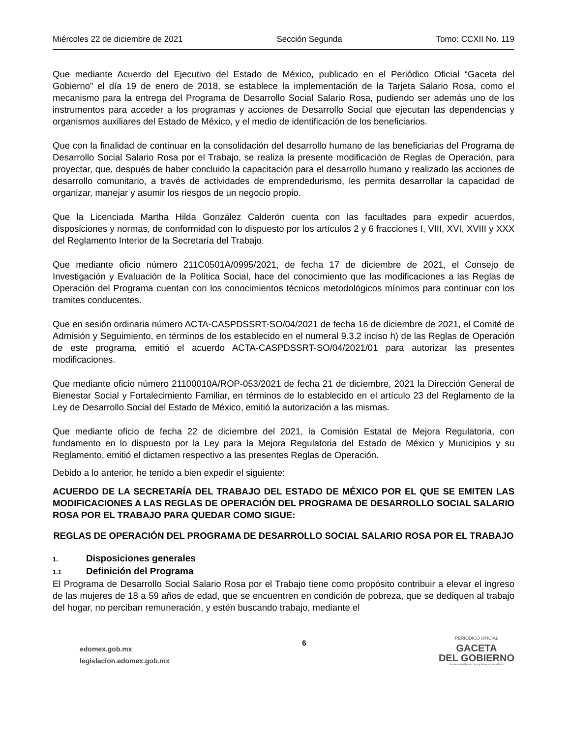Miércoles 22 de diciembre de 2021 Sección Segunda Tomo: CCXII No. 119
Que mediante Acuerdo del Ejecutivo del Estado de México, publicado en el Periódico Oficial “Gaceta del Gobierno” el día 19 de enero de 2018, se establece la implementación de la Tarjeta Salario Rosa, como el mecanismo para la entrega del Programa de Desarrollo Social Salario Rosa, pudiendo ser además uno de los instrumentos para acceder a los programas y acciones de Desarrollo Social que ejecutan las dependencias y organismos auxiliares del Estado de México, y el medio de identificación de los beneficiarios.
Que con la finalidad de continuar en la consolidación del desarrollo humano de las beneficiarias del Programa de Desarrollo Social Salario Rosa por el Trabajo, se realiza la presente modificación de Reglas de Operación, para proyectar, que, después de haber concluido la capacitación para el desarrollo humano y realizado las acciones de desarrollo comunitario, a través de actividades de emprendedurismo, les permita desarrollar la capacidad de organizar, manejar y asumir los riesgos de un negocio propio.
Que la Licenciada Martha Hilda González Calderón cuenta con las facultades para expedir acuerdos, disposiciones y normas, de conformidad con lo dispuesto por los artículos 2 y 6 fracciones I, VIII, XVI, XVIII y XXX del Reglamento Interior de la Secretaría del Trabajo.
Que mediante oficio número 211C0501A/0995/2021, de fecha 17 de diciembre de 2021, el Consejo de Investigación y Evaluación de la Política Social, hace del conocimiento que las modificaciones a las Reglas de Operación del Programa cuentan con los conocimientos técnicos metodológicos mínimos para continuar con los tramites conducentes.
Que en sesión ordinaria número ACTA-CASPDSSRT-SO/04/2021 de fecha 16 de diciembre de 2021, el Comité de Admisión y Seguimiento, en términos de los establecido en el numeral 9.3.2 inciso h) de las Reglas de Operación de este programa, emitió el acuerdo ACTA-CASPDSSRT-SO/04/2021/01 para autorizar las presentes modificaciones.
Que mediante oficio número 21100010A/ROP-053/2021 de fecha 21 de diciembre, 2021 la Dirección General de Bienestar Social y Fortalecimiento Familiar, en términos de lo establecido en el artículo 23 del Reglamento de la Ley de Desarrollo Social del Estado de México, emitió la autorización a las mismas.
Que mediante oficio de fecha 22 de diciembre del 2021, la Comisión Estatal de Mejora Regulatoria, con fundamento en lo dispuesto por la Ley para la Mejora Regulatoria del Estado de México y Municipios y su Reglamento, emitió el dictamen respectivo a las presentes Reglas de Operación.
Debido a lo anterior, he tenido a bien expedir el siguiente:
ACUERDO DE LA SECRETARÍA DEL TRABAJO DEL ESTADO DE MÉXICO POR EL QUE SE EMITEN LAS MODIFICACIONES A LAS REGLAS DE OPERACIÓN DEL PROGRAMA DE DESARROLLO SOCIAL SALARIO ROSA POR EL TRABAJO PARA QUEDAR COMO SIGUE:
REGLAS DE OPERACIÓN DEL PROGRAMA DE DESARROLLO SOCIAL SALARIO ROSA POR EL TRABAJO
1. Disposiciones generales
1.1 Definición del Programa
El Programa de Desarrollo Social Salario Rosa por el Trabajo tiene como propósito contribuir a elevar el ingreso de las mujeres de 18 a 59 años de edad, que se encuentren en condición de pobreza, que se dediquen al trabajo del hogar, no perciban remuneración, y estén buscando trabajo, mediante el
edomex.gob.mx
legislacion.edomex.gob.mx
6
PERIÓDICO OFICIAL
GACETA
DEL GOBIERNO
Gobierno del Estado Libre y Soberano de México